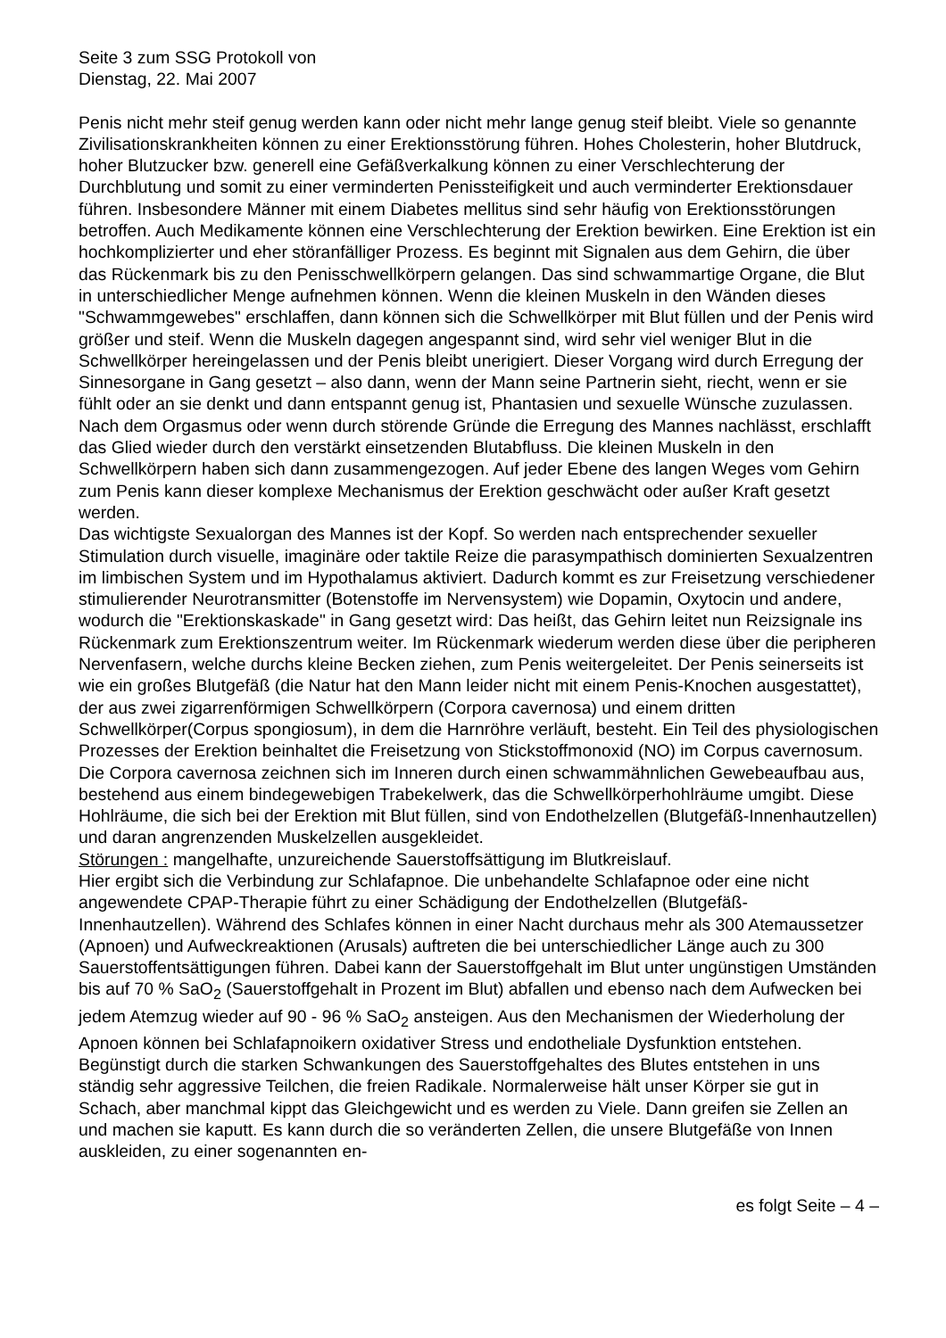Seite 3 zum SSG Protokoll von
Dienstag, 22. Mai 2007
Penis nicht mehr steif genug werden kann oder nicht mehr lange genug steif bleibt. Viele so genannte Zivilisationskrankheiten können zu einer Erektionsstörung führen. Hohes Cholesterin, hoher Blutdruck, hoher Blutzucker bzw. generell eine Gefäßverkalkung können zu einer Verschlechterung der Durchblutung und somit zu einer verminderten Penissteifigkeit und auch verminderter Erektionsdauer führen. Insbesondere Männer mit einem Diabetes mellitus sind sehr häufig von Erektionsstörungen betroffen. Auch Medikamente können eine Verschlechterung der Erektion bewirken. Eine Erektion ist ein hochkomplizierter und eher störanfälliger Prozess. Es beginnt mit Signalen aus dem Gehirn, die über das Rückenmark bis zu den Penisschwellkörpern gelangen. Das sind schwammartige Organe, die Blut in unterschiedlicher Menge aufnehmen können. Wenn die kleinen Muskeln in den Wänden dieses "Schwammgewebes" erschlaffen, dann können sich die Schwellkörper mit Blut füllen und der Penis wird größer und steif. Wenn die Muskeln dagegen angespannt sind, wird sehr viel weniger Blut in die Schwellkörper hereingelassen und der Penis bleibt unerigiert. Dieser Vorgang wird durch Erregung der Sinnesorgane in Gang gesetzt – also dann, wenn der Mann seine Partnerin sieht, riecht, wenn er sie fühlt oder an sie denkt und dann entspannt genug ist, Phantasien und sexuelle Wünsche zuzulassen. Nach dem Orgasmus oder wenn durch störende Gründe die Erregung des Mannes nachlässt, erschlafft das Glied wieder durch den verstärkt einsetzenden Blutabfluss. Die kleinen Muskeln in den Schwellkörpern haben sich dann zusammengezogen. Auf jeder Ebene des langen Weges vom Gehirn zum Penis kann dieser komplexe Mechanismus der Erektion geschwächt oder außer Kraft gesetzt werden.
Das wichtigste Sexualorgan des Mannes ist der Kopf. So werden nach entsprechender sexueller Stimulation durch visuelle, imaginäre oder taktile Reize die parasympathisch dominierten Sexualzentren im limbischen System und im Hypothalamus aktiviert. Dadurch kommt es zur Freisetzung verschiedener stimulierender Neurotransmitter (Botenstoffe im Nervensystem) wie Dopamin, Oxytocin und andere, wodurch die "Erektionskaskade" in Gang gesetzt wird: Das heißt, das Gehirn leitet nun Reizsignale ins Rückenmark zum Erektionszentrum weiter. Im Rückenmark wiederum werden diese über die peripheren Nervenfasern, welche durchs kleine Becken ziehen, zum Penis weitergeleitet. Der Penis seinerseits ist wie ein großes Blutgefäß (die Natur hat den Mann leider nicht mit einem Penis-Knochen ausgestattet), der aus zwei zigarrenförmigen Schwellkörpern (Corpora cavernosa) und einem dritten Schwellkörper(Corpus spongiosum), in dem die Harnröhre verläuft, besteht. Ein Teil des physiologischen Prozesses der Erektion beinhaltet die Freisetzung von Stickstoffmonoxid (NO) im Corpus cavernosum. Die Corpora cavernosa zeichnen sich im Inneren durch einen schwammähnlichen Gewebeaufbau aus, bestehend aus einem bindegewebigen Trabekelwerk, das die Schwellkörperhohlräume umgibt. Diese Hohlräume, die sich bei der Erektion mit Blut füllen, sind von Endothelzellen (Blutgefäß-Innenhautzellen) und daran angrenzenden Muskelzellen ausgekleidet.
Störungen : mangelhafte, unzureichende Sauerstoffsättigung im Blutkreislauf.
Hier ergibt sich die Verbindung zur Schlafapnoe. Die unbehandelte Schlafapnoe oder eine nicht angewendete CPAP-Therapie führt zu einer Schädigung der Endothelzellen (Blutgefäß-Innenhautzellen). Während des Schlafes können in einer Nacht durchaus mehr als 300 Atemaussetzer (Apnoen) und Aufweckreaktionen (Arusals) auftreten die bei unterschiedlicher Länge auch zu 300 Sauerstoffentsättigungen führen. Dabei kann der Sauerstoffgehalt im Blut unter ungünstigen Umständen bis auf 70 % SaO<sub>2</sub> (Sauerstoffgehalt in Prozent im Blut) abfallen und ebenso nach dem Aufwecken bei jedem Atemzug wieder auf 90 - 96 % SaO<sub>2</sub> ansteigen. Aus den Mechanismen der Wiederholung der Apnoen können bei Schlafapnoikern oxidativer Stress und endotheliale Dysfunktion entstehen. Begünstigt durch die starken Schwankungen des Sauerstoffgehaltes des Blutes entstehen in uns ständig sehr aggressive Teilchen, die freien Radikale. Normalerweise hält unser Körper sie gut in Schach, aber manchmal kippt das Gleichgewicht und es werden zu Viele. Dann greifen sie Zellen an und machen sie kaputt. Es kann durch die so veränderten Zellen, die unsere Blutgefäße von Innen auskleiden, zu einer sogenannten en-
es folgt Seite – 4 –